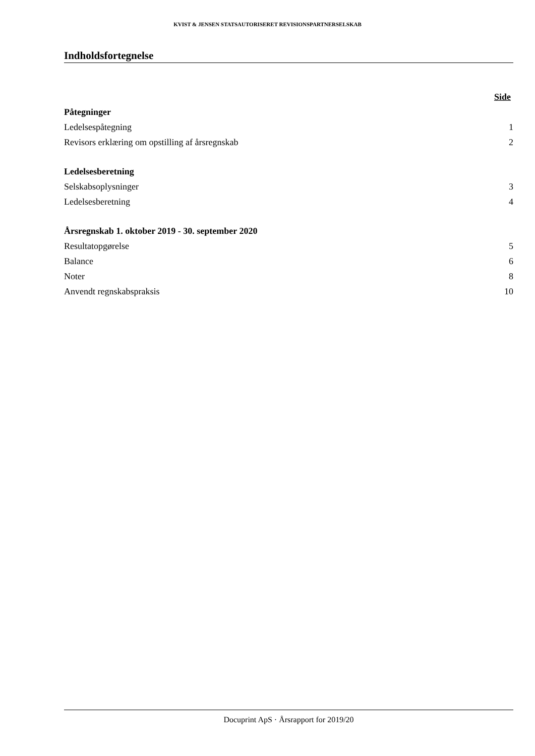KVIST & JENSEN STATSAUTORISERET REVISIONSPARTNERSELSKAB
Indholdsfortegnelse
Side
Påtegninger
Ledelsespåtegning 1
Revisors erklæring om opstilling af årsregnskab 2
Ledelsesberetning
Selskabsoplysninger 3
Ledelsesberetning 4
Årsregnskab 1. oktober 2019 - 30. september 2020
Resultatopgørelse 5
Balance 6
Noter 8
Anvendt regnskabspraksis 10
Docuprint ApS · Årsrapport for 2019/20